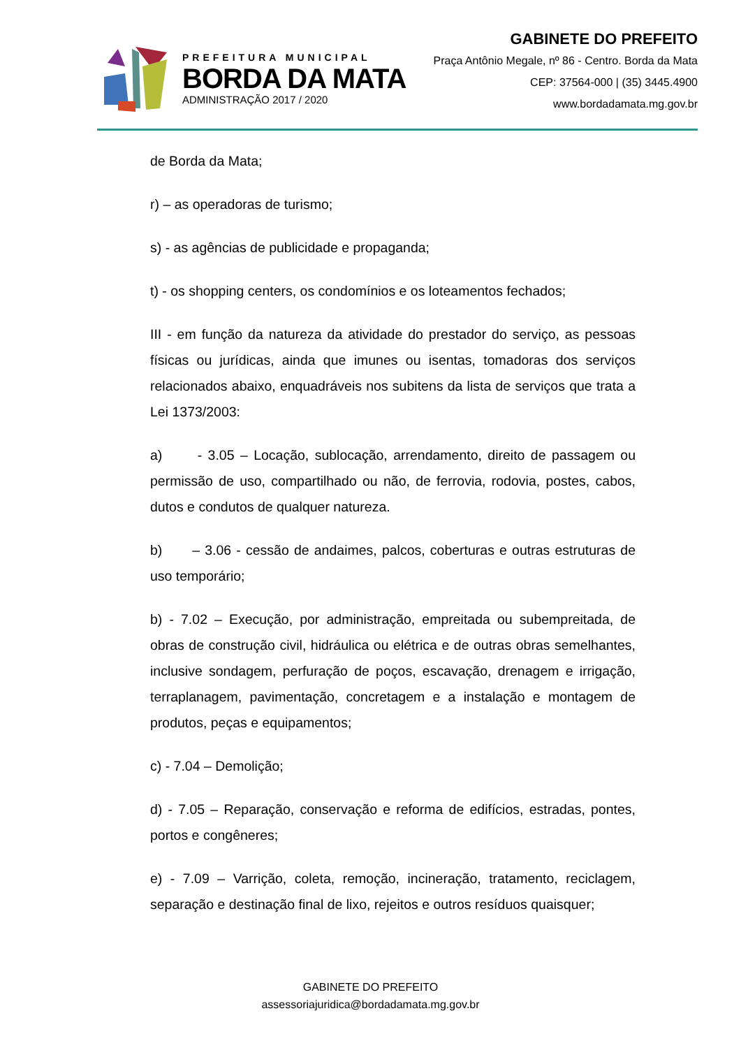PREFEITURA MUNICIPAL
BORDA DA MATA
ADMINISTRAÇÃO 2017 / 2020
GABINETE DO PREFEITO
Praça Antônio Megale, nº 86 - Centro. Borda da Mata
CEP: 37564-000 | (35) 3445.4900
www.bordadamata.mg.gov.br
de Borda da Mata;
r) – as operadoras de turismo;
s) - as agências de publicidade e propaganda;
t) - os shopping centers, os condomínios e os loteamentos fechados;
III - em função da natureza da atividade do prestador do serviço, as pessoas físicas ou jurídicas, ainda que imunes ou isentas, tomadoras dos serviços relacionados abaixo, enquadráveis nos subitens da lista de serviços que trata a Lei 1373/2003:
a) - 3.05 – Locação, sublocação, arrendamento, direito de passagem ou permissão de uso, compartilhado ou não, de ferrovia, rodovia, postes, cabos, dutos e condutos de qualquer natureza.
b) – 3.06 - cessão de andaimes, palcos, coberturas e outras estruturas de uso temporário;
b) - 7.02 – Execução, por administração, empreitada ou subempreitada, de obras de construção civil, hidráulica ou elétrica e de outras obras semelhantes, inclusive sondagem, perfuração de poços, escavação, drenagem e irrigação, terraplanagem, pavimentação, concretagem e a instalação e montagem de produtos, peças e equipamentos;
c) - 7.04 – Demolição;
d) - 7.05 – Reparação, conservação e reforma de edifícios, estradas, pontes, portos e congêneres;
e) - 7.09 – Varrição, coleta, remoção, incineração, tratamento, reciclagem, separação e destinação final de lixo, rejeitos e outros resíduos quaisquer;
GABINETE DO PREFEITO
assessoriajuridica@bordadamata.mg.gov.br